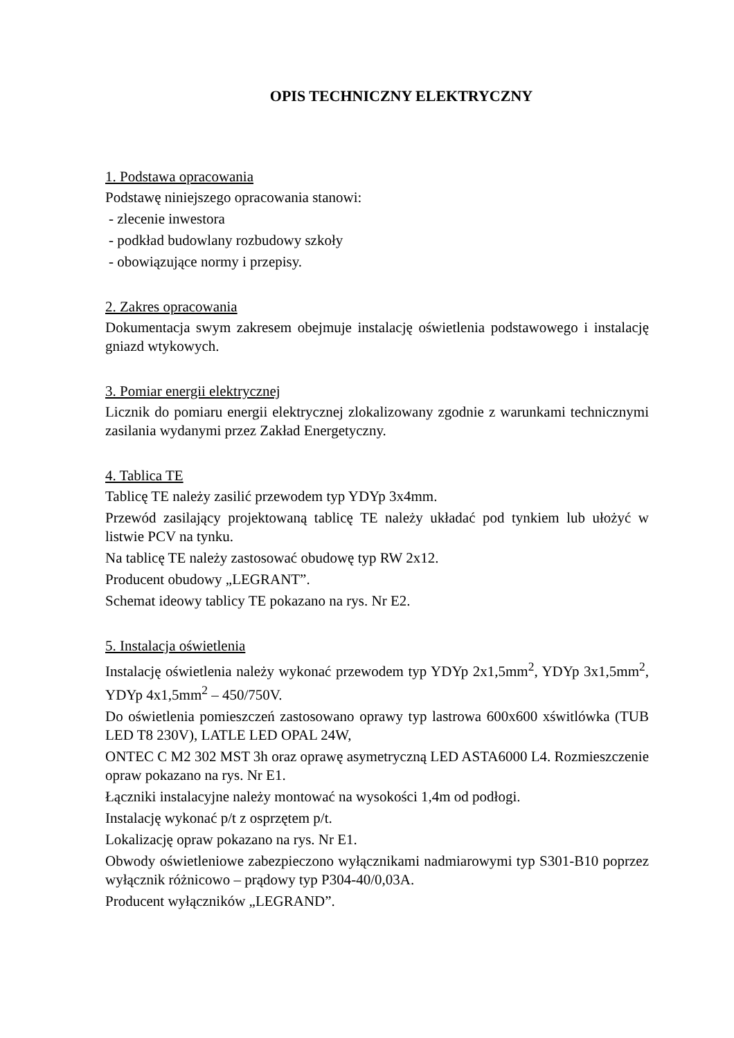OPIS TECHNICZNY ELEKTRYCZNY
1. Podstawa opracowania
Podstawę niniejszego opracowania stanowi:
- zlecenie inwestora
- podkład budowlany rozbudowy szkoły
- obowiązujące normy i przepisy.
2. Zakres opracowania
Dokumentacja swym zakresem obejmuje instalację oświetlenia podstawowego i instalację gniazd wtykowych.
3. Pomiar energii elektrycznej
Licznik do pomiaru energii elektrycznej zlokalizowany zgodnie z warunkami technicznymi zasilania wydanymi przez Zakład Energetyczny.
4. Tablica TE
Tablicę TE należy zasilić przewodem typ YDYp 3x4mm.
Przewód zasilający projektowaną tablicę TE należy układać pod tynkiem lub ułożyć w listwie PCV na tynku.
Na tablicę TE należy zastosować obudowę typ RW 2x12.
Producent obudowy „LEGRANT”.
Schemat ideowy tablicy TE pokazano na rys. Nr E2.
5. Instalacja oświetlenia
Instalację oświetlenia należy wykonać przewodem typ YDYp 2x1,5mm<sup>2</sup>, YDYp 3x1,5mm<sup>2</sup>, YDYp 4x1,5mm<sup>2</sup> – 450/750V.
Do oświetlenia pomieszczeń zastosowano oprawy typ lastrowa 600x600 xświtlówka (TUB LED T8 230V), LATLE LED OPAL 24W,
ONTEC C M2 302 MST 3h oraz oprawę asymetryczną LED ASTA6000 L4. Rozmieszczenie opraw pokazano na rys. Nr E1.
Łączniki instalacyjne należy montować na wysokości 1,4m od podłogi.
Instalację wykonać p/t z osprzętem p/t.
Lokalizację opraw pokazano na rys. Nr E1.
Obwody oświetleniowe zabezpieczono wyłącznikami nadmiarowymi typ S301-B10 poprzez wyłącznik różnicowo – prądowy typ P304-40/0,03A.
Producent wyłączników „LEGRAND”.